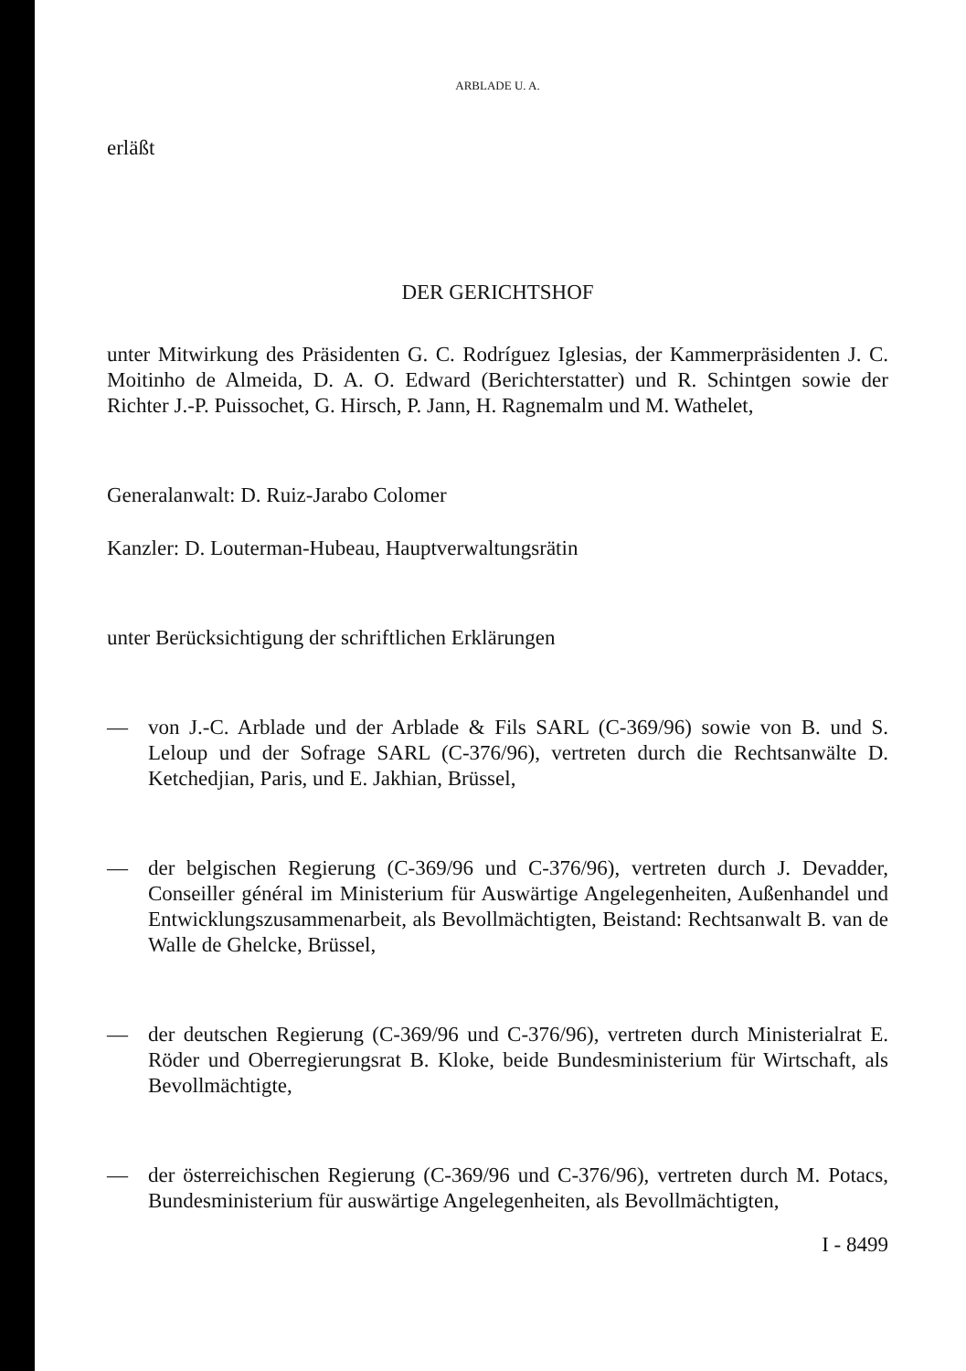ARBLADE U. A.
erläßt
DER GERICHTSHOF
unter Mitwirkung des Präsidenten G. C. Rodríguez Iglesias, der Kammerpräsidenten J. C. Moitinho de Almeida, D. A. O. Edward (Berichterstatter) und R. Schintgen sowie der Richter J.-P. Puissochet, G. Hirsch, P. Jann, H. Ragnemalm und M. Wathelet,
Generalanwalt: D. Ruiz-Jarabo Colomer
Kanzler: D. Louterman-Hubeau, Hauptverwaltungsrätin
unter Berücksichtigung der schriftlichen Erklärungen
— von J.-C. Arblade und der Arblade & Fils SARL (C-369/96) sowie von B. und S. Leloup und der Sofrage SARL (C-376/96), vertreten durch die Rechtsanwälte D. Ketchedjian, Paris, und E. Jakhian, Brüssel,
— der belgischen Regierung (C-369/96 und C-376/96), vertreten durch J. Devadder, Conseiller général im Ministerium für Auswärtige Angelegenheiten, Außenhandel und Entwicklungszusammenarbeit, als Bevollmächtigten, Beistand: Rechtsanwalt B. van de Walle de Ghelcke, Brüssel,
— der deutschen Regierung (C-369/96 und C-376/96), vertreten durch Ministerialrat E. Röder und Oberregierungsrat B. Kloke, beide Bundesministerium für Wirtschaft, als Bevollmächtigte,
— der österreichischen Regierung (C-369/96 und C-376/96), vertreten durch M. Potacs, Bundesministerium für auswärtige Angelegenheiten, als Bevollmächtigten,
I - 8499